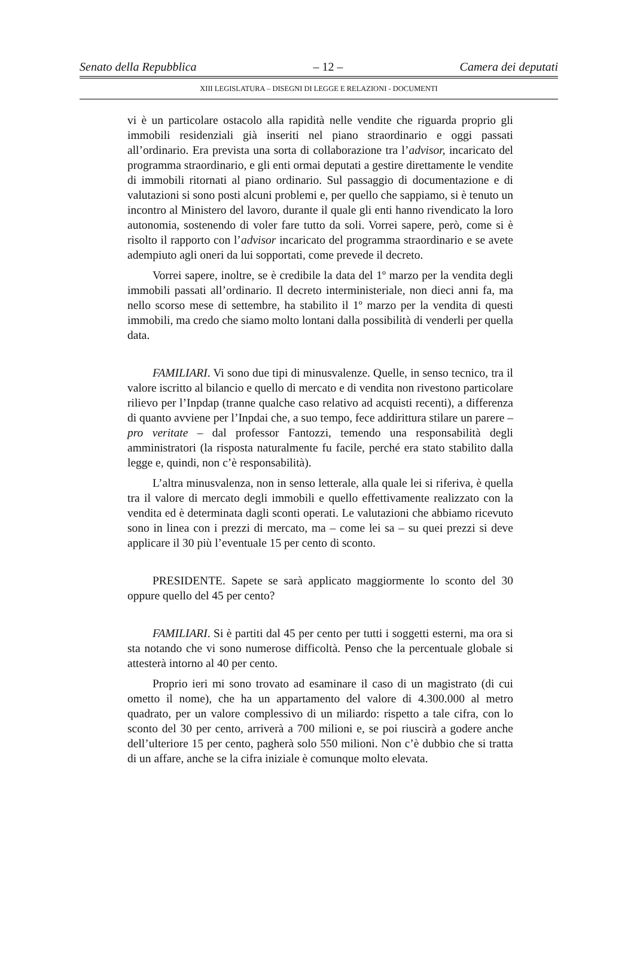Senato della Repubblica – 12 – Camera dei deputati
XIII LEGISLATURA – DISEGNI DI LEGGE E RELAZIONI - DOCUMENTI
vi è un particolare ostacolo alla rapidità nelle vendite che riguarda proprio gli immobili residenziali già inseriti nel piano straordinario e oggi passati all’ordinario. Era prevista una sorta di collaborazione tra l’advisor, incaricato del programma straordinario, e gli enti ormai deputati a gestire direttamente le vendite di immobili ritornati al piano ordinario. Sul passaggio di documentazione e di valutazioni si sono posti alcuni problemi e, per quello che sappiamo, si è tenuto un incontro al Ministero del lavoro, durante il quale gli enti hanno rivendicato la loro autonomia, sostenendo di voler fare tutto da soli. Vorrei sapere, però, come si è risolto il rapporto con l’advisor incaricato del programma straordinario e se avete adempiuto agli oneri da lui sopportati, come prevede il decreto.
Vorrei sapere, inoltre, se è credibile la data del 1º marzo per la vendita degli immobili passati all’ordinario. Il decreto interministeriale, non dieci anni fa, ma nello scorso mese di settembre, ha stabilito il 1º marzo per la vendita di questi immobili, ma credo che siamo molto lontani dalla possibilità di venderli per quella data.
FAMILIARI. Vi sono due tipi di minusvalenze. Quelle, in senso tecnico, tra il valore iscritto al bilancio e quello di mercato e di vendita non rivestono particolare rilievo per l’Inpdap (tranne qualche caso relativo ad acquisti recenti), a differenza di quanto avviene per l’Inpdai che, a suo tempo, fece addirittura stilare un parere – pro veritate – dal professor Fantozzi, temendo una responsabilità degli amministratori (la risposta naturalmente fu facile, perché era stato stabilito dalla legge e, quindi, non c’è responsabilità).
L’altra minusvalenza, non in senso letterale, alla quale lei si riferiva, è quella tra il valore di mercato degli immobili e quello effettivamente realizzato con la vendita ed è determinata dagli sconti operati. Le valutazioni che abbiamo ricevuto sono in linea con i prezzi di mercato, ma – come lei sa – su quei prezzi si deve applicare il 30 più l’eventuale 15 per cento di sconto.
PRESIDENTE. Sapete se sarà applicato maggiormente lo sconto del 30 oppure quello del 45 per cento?
FAMILIARI. Si è partiti dal 45 per cento per tutti i soggetti esterni, ma ora si sta notando che vi sono numerose difficoltà. Penso che la percentuale globale si attesterà intorno al 40 per cento.
Proprio ieri mi sono trovato ad esaminare il caso di un magistrato (di cui ometto il nome), che ha un appartamento del valore di 4.300.000 al metro quadrato, per un valore complessivo di un miliardo: rispetto a tale cifra, con lo sconto del 30 per cento, arriverà a 700 milioni e, se poi riuscirà a godere anche dell’ulteriore 15 per cento, pagherà solo 550 milioni. Non c’è dubbio che si tratta di un affare, anche se la cifra iniziale è comunque molto elevata.